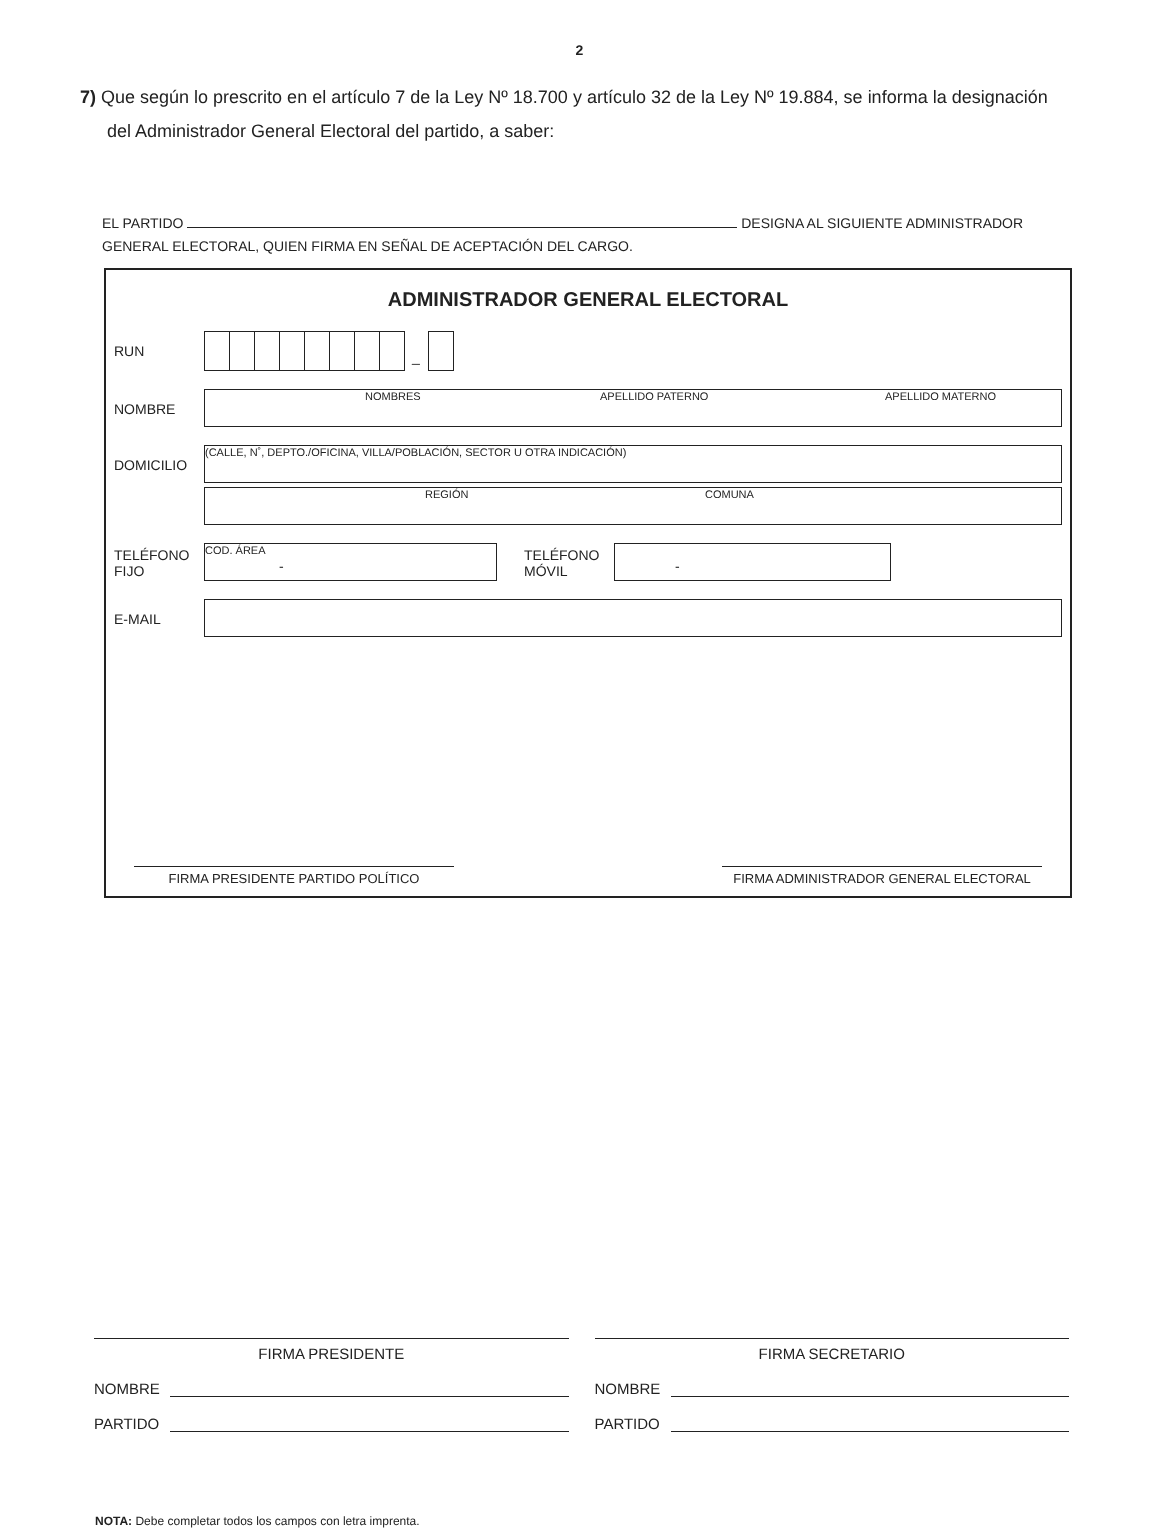2
7) Que según lo prescrito en el artículo 7 de la Ley Nº 18.700 y artículo 32 de la Ley Nº 19.884, se informa la designación
del Administrador General Electoral del partido, a saber:
EL PARTIDO DESIGNA AL SIGUIENTE ADMINISTRADOR
GENERAL ELECTORAL, QUIEN FIRMA EN SEÑAL DE ACEPTACIÓN DEL CARGO.
ADMINISTRADOR GENERAL ELECTORAL
RUN
_
NOMBRE
NOMBRES APELLIDO PATERNO APELLIDO MATERNO
DOMICILIO
(CALLE, N˚, DEPTO./OFICINA, VILLA/POBLACIÓN, SECTOR U OTRA INDICACIÓN)
REGIÓN COMUNA
TELÉFONO
FIJO
COD. ÁREA
-
TELÉFONO
MÓVIL
-
E-MAIL
FIRMA PRESIDENTE PARTIDO POLÍTICO FIRMA ADMINISTRADOR GENERAL ELECTORAL
FIRMA PRESIDENTE
NOMBRE
PARTIDO
FIRMA SECRETARIO
NOMBRE
PARTIDO
NOTA: Debe completar todos los campos con letra imprenta.